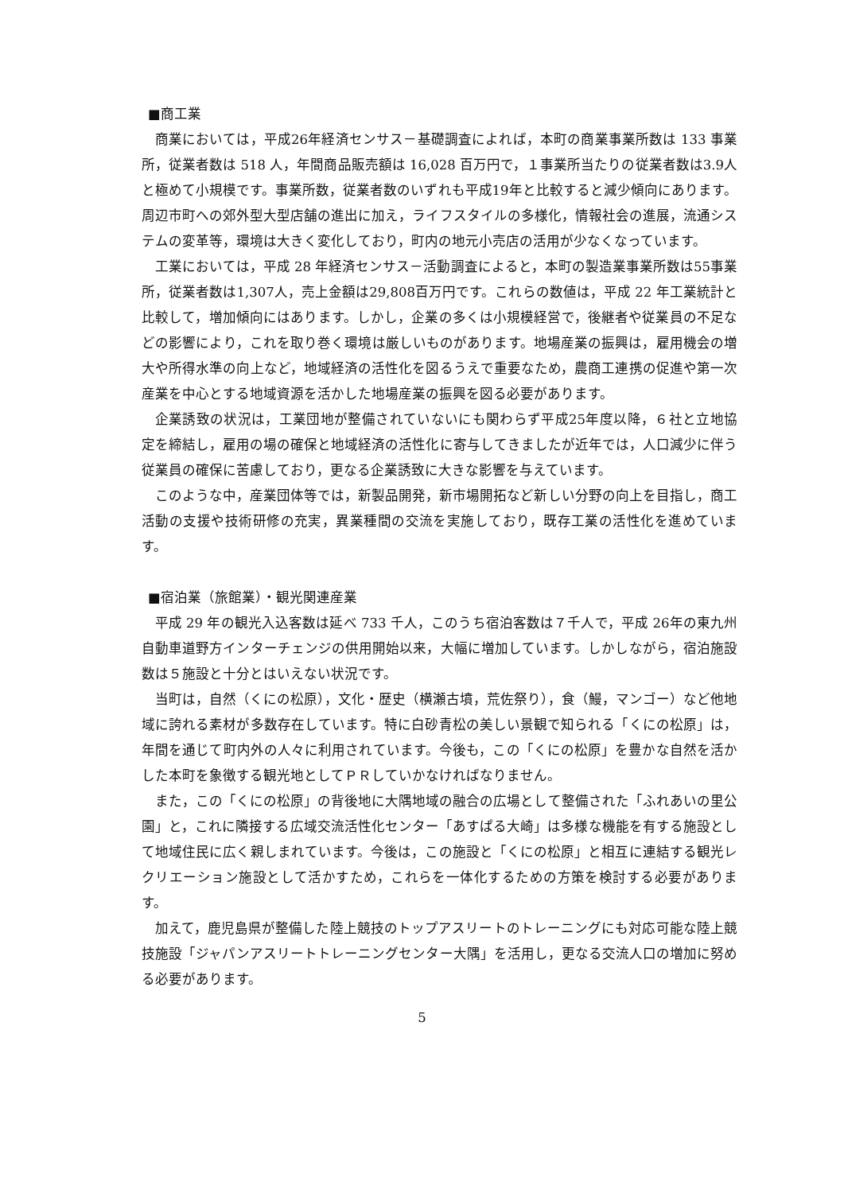■商工業
商業においては，平成26年経済センサス－基礎調査によれば，本町の商業事業所数は 133 事業所，従業者数は 518 人，年間商品販売額は 16,028 百万円で，１事業所当たりの従業者数は3.9人と極めて小規模です。事業所数，従業者数のいずれも平成19年と比較すると減少傾向にあります。周辺市町への郊外型大型店舗の進出に加え，ライフスタイルの多様化，情報社会の進展，流通システムの変革等，環境は大きく変化しており，町内の地元小売店の活用が少なくなっています。
工業においては，平成 28 年経済センサス－活動調査によると，本町の製造業事業所数は55事業所，従業者数は1,307人，売上金額は29,808百万円です。これらの数値は，平成 22 年工業統計と比較して，増加傾向にはあります。しかし，企業の多くは小規模経営で，後継者や従業員の不足などの影響により，これを取り巻く環境は厳しいものがあります。地場産業の振興は，雇用機会の増大や所得水準の向上など，地域経済の活性化を図るうえで重要なため，農商工連携の促進や第一次産業を中心とする地域資源を活かした地場産業の振興を図る必要があります。
企業誘致の状況は，工業団地が整備されていないにも関わらず平成25年度以降，６社と立地協定を締結し，雇用の場の確保と地域経済の活性化に寄与してきましたが近年では，人口減少に伴う従業員の確保に苦慮しており，更なる企業誘致に大きな影響を与えています。
このような中，産業団体等では，新製品開発，新市場開拓など新しい分野の向上を目指し，商工活動の支援や技術研修の充実，異業種間の交流を実施しており，既存工業の活性化を進めています。
■宿泊業（旅館業）・観光関連産業
平成 29 年の観光入込客数は延べ 733 千人，このうち宿泊客数は７千人で，平成 26年の東九州自動車道野方インターチェンジの供用開始以来，大幅に増加しています。しかしながら，宿泊施設数は５施設と十分とはいえない状況です。
当町は，自然（くにの松原），文化・歴史（横瀬古墳，荒佐祭り），食（鰻，マンゴー）など他地域に誇れる素材が多数存在しています。特に白砂青松の美しい景観で知られる「くにの松原」は，年間を通じて町内外の人々に利用されています。今後も，この「くにの松原」を豊かな自然を活かした本町を象徴する観光地としてＰＲしていかなければなりません。
また，この「くにの松原」の背後地に大隅地域の融合の広場として整備された「ふれあいの里公園」と，これに隣接する広域交流活性化センター「あすぱる大崎」は多様な機能を有する施設として地域住民に広く親しまれています。今後は，この施設と「くにの松原」と相互に連結する観光レクリエーション施設として活かすため，これらを一体化するための方策を検討する必要があります。
加えて，鹿児島県が整備した陸上競技のトップアスリートのトレーニングにも対応可能な陸上競技施設「ジャパンアスリートトレーニングセンター大隅」を活用し，更なる交流人口の増加に努める必要があります。
5